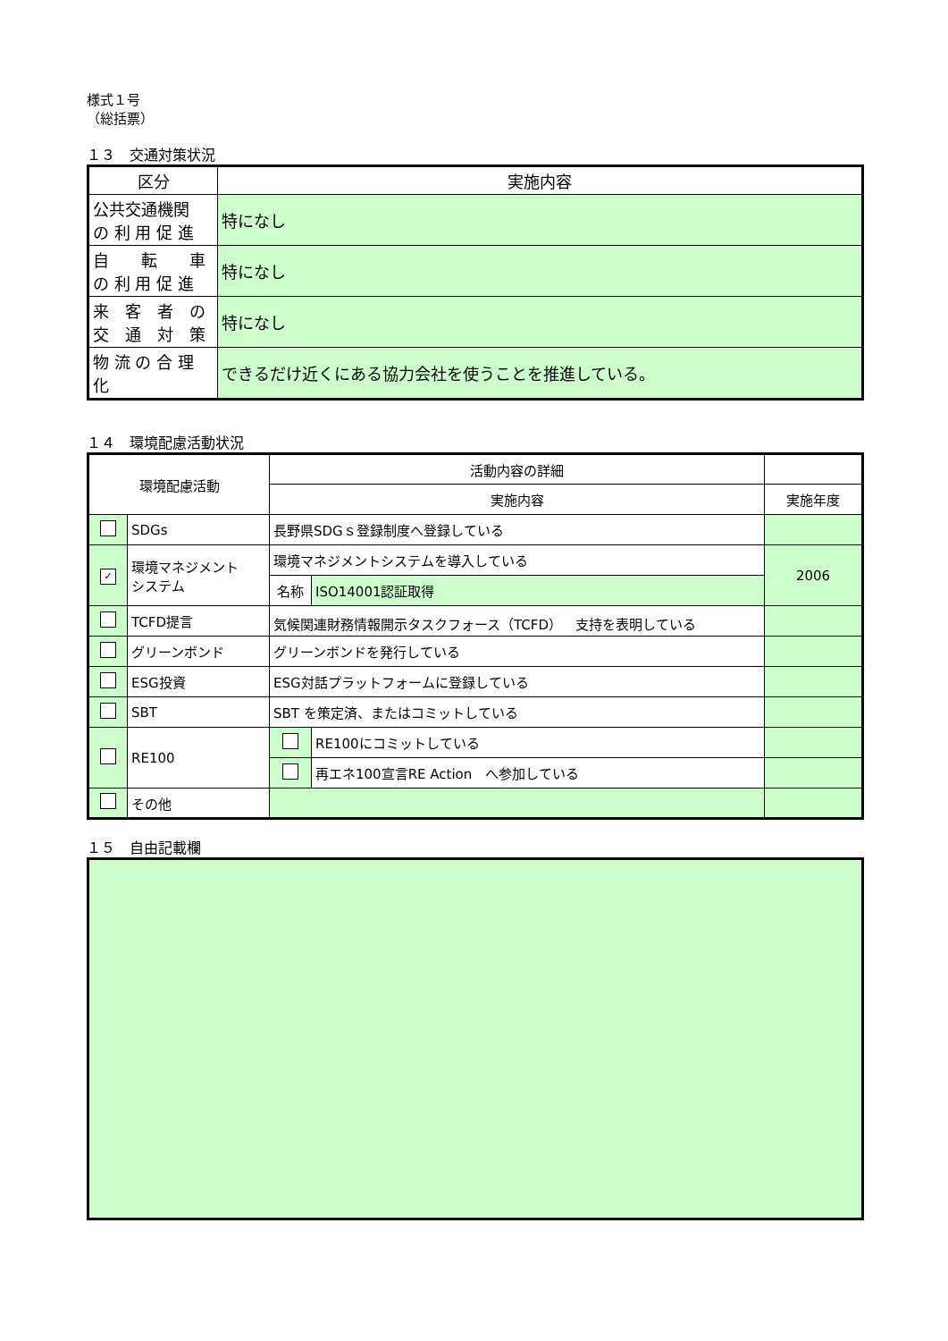様式１号
（総括票）
１３　交通対策状況
| 区分 | 実施内容 |
| --- | --- |
| 公共交通機関 の 利 用 促 進 | 特になし |
| 自 転 車 の 利 用 促 進 | 特になし |
| 来 客 者 の 交 通 対 策 | 特になし |
| 物 流 の 合 理 化 | できるだけ近くにある協力会社を使うことを推進している。 |
１４　環境配慮活動状況
| 環境配慮活動 | | 活動内容の詳細 | | | |
| --- | --- | --- | --- | --- | --- |
| | | 実施内容 | | | 実施年度 |
| | SDGs | 長野県SDGｓ登録制度へ登録している | | | |
| ✓ | 環境マネジメント システム | 環境マネジメントシステムを導入している | | | 2006 |
| | | 名称 | | ISO14001認証取得 | |
| | TCFD提言 | 気候関連財務情報開示タスクフォース（TCFD） 支持を表明している | | | |
| | グリーンボンド | グリーンボンドを発行している | | | |
| | ESG投資 | ESG対話プラットフォームに登録している | | | |
| | SBT | SBT を策定済、またはコミットしている | | | |
| | RE100 | | RE100にコミットしている | | |
| | | | 再エネ100宣言RE Action へ参加している | | |
| | その他 | | | | |
１５　自由記載欄